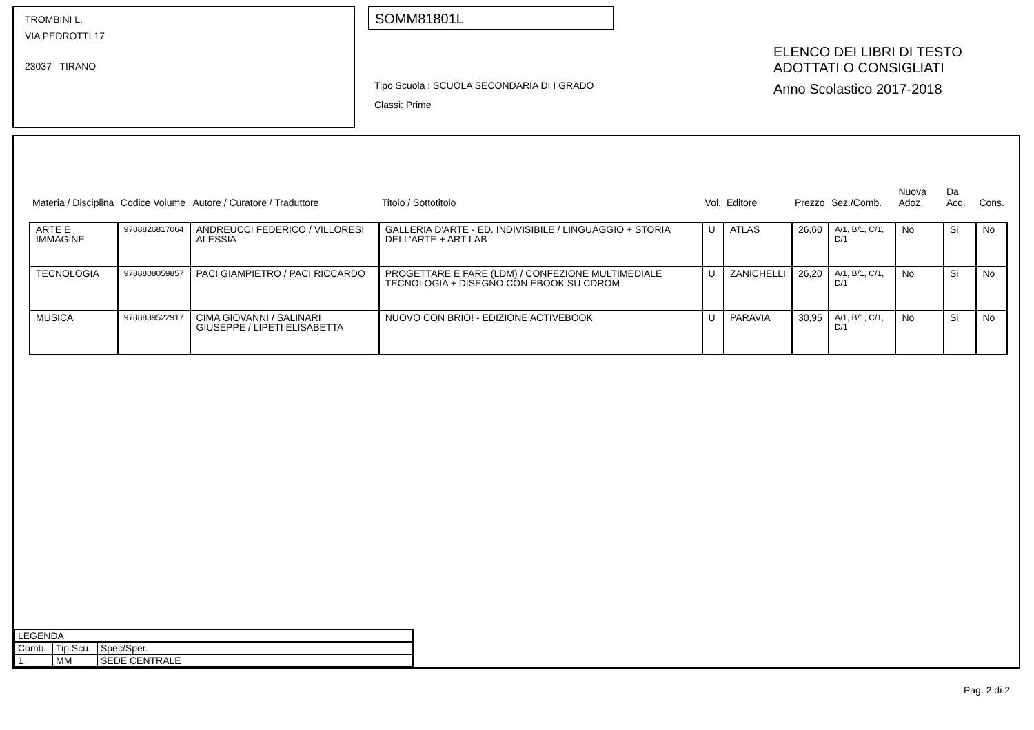TROMBINI L.
VIA PEDROTTI 17
23037 TIRANO
SOMM81801L
Tipo Scuola : SCUOLA SECONDARIA DI I GRADO
Classi: Prime
ELENCO DEI LIBRI DI TESTO
ADOTTATI O CONSIGLIATI
Anno Scolastico 2017-2018
| Materia / Disciplina | Codice Volume | Autore / Curatore / Traduttore | Titolo / Sottotitolo | Vol. | Editore | Prezzo | Sez./Comb. | Nuova Adoz. | Da Acq. | Cons. |
| --- | --- | --- | --- | --- | --- | --- | --- | --- | --- | --- |
| ARTE E IMMAGINE | 9788826817064 | ANDREUCCI FEDERICO / VILLORESI ALESSIA | GALLERIA D'ARTE - ED. INDIVISIBILE / LINGUAGGIO + STORIA DELL'ARTE + ART LAB | U | ATLAS | 26,60 | A/1, B/1, C/1, D/1 | No | Si | No |
| TECNOLOGIA | 9788808059857 | PACI GIAMPIETRO / PACI RICCARDO | PROGETTARE E FARE (LDM) / CONFEZIONE MULTIMEDIALE TECNOLOGIA + DISEGNO CON EBOOK SU CDROM | U | ZANICHELLI | 26,20 | A/1, B/1, C/1, D/1 | No | Si | No |
| MUSICA | 9788839522917 | CIMA GIOVANNI / SALINARI GIUSEPPE / LIPETI ELISABETTA | NUOVO CON BRIO! - EDIZIONE ACTIVEBOOK | U | PARAVIA | 30,95 | A/1, B/1, C/1, D/1 | No | Si | No |
| LEGENDA | | |
| Comb. | Tip.Scu. | Spec/Sper. |
| 1 | MM | SEDE CENTRALE |
Pag. 2 di 2